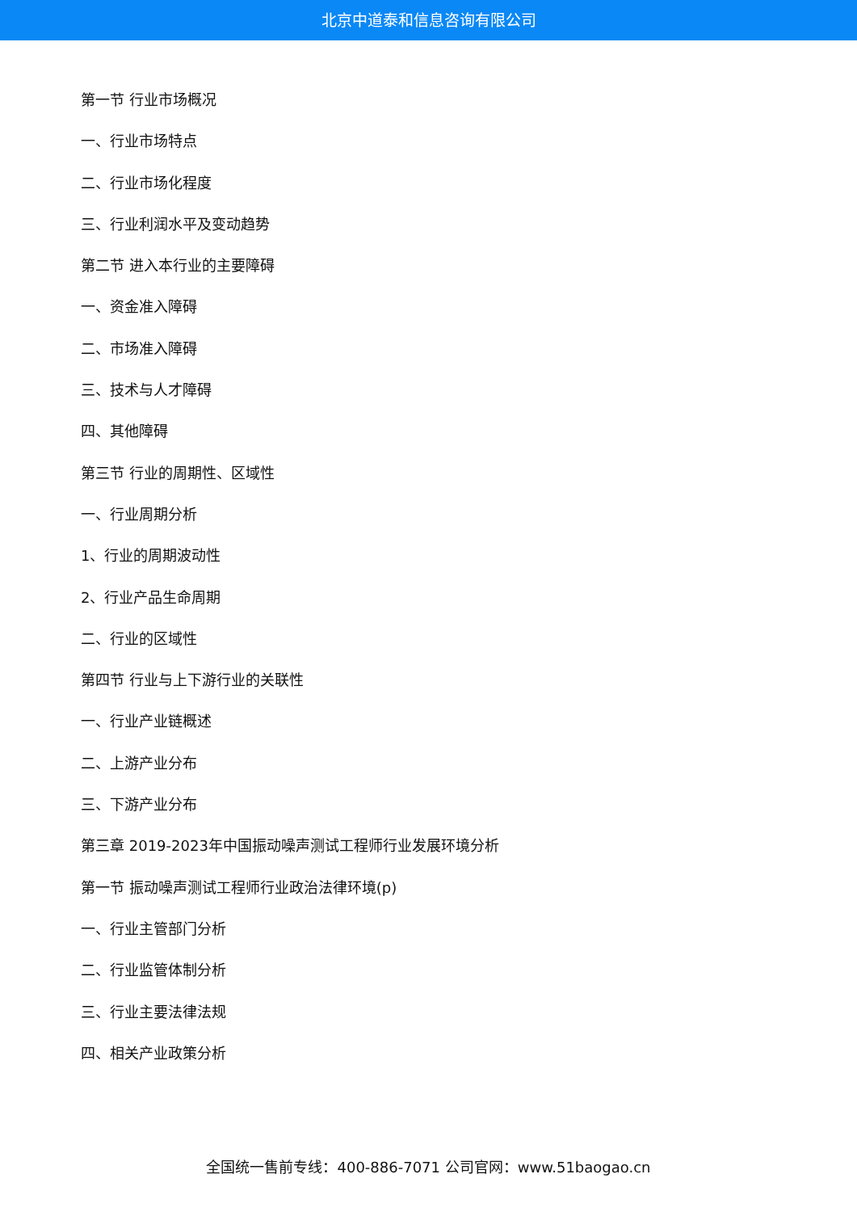北京中道泰和信息咨询有限公司
第一节 行业市场概况
一、行业市场特点
二、行业市场化程度
三、行业利润水平及变动趋势
第二节 进入本行业的主要障碍
一、资金准入障碍
二、市场准入障碍
三、技术与人才障碍
四、其他障碍
第三节 行业的周期性、区域性
一、行业周期分析
1、行业的周期波动性
2、行业产品生命周期
二、行业的区域性
第四节 行业与上下游行业的关联性
一、行业产业链概述
二、上游产业分布
三、下游产业分布
第三章 2019-2023年中国振动噪声测试工程师行业发展环境分析
第一节 振动噪声测试工程师行业政治法律环境(p)
一、行业主管部门分析
二、行业监管体制分析
三、行业主要法律法规
四、相关产业政策分析
全国统一售前专线：400-886-7071 公司官网：www.51baogao.cn